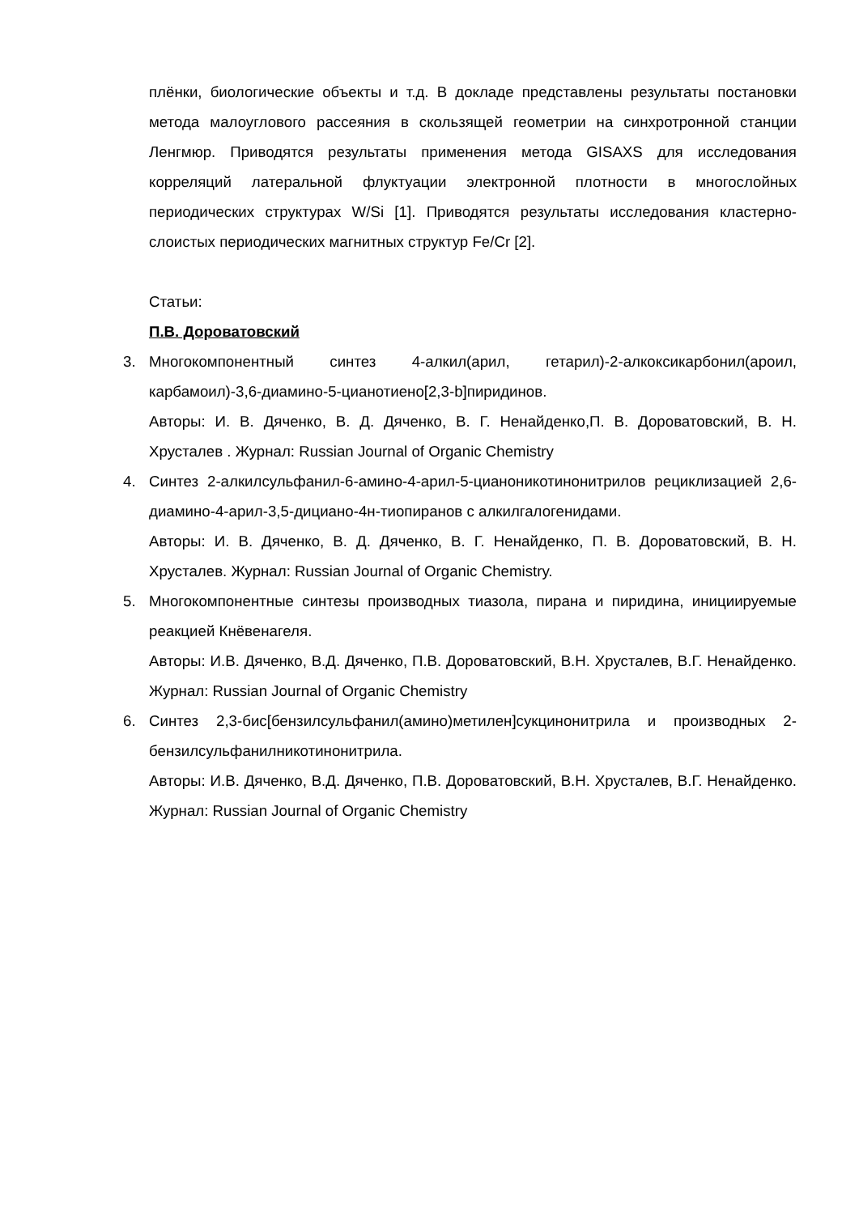плёнки, биологические объекты и т.д. В докладе представлены результаты постановки метода малоуглового рассеяния в скользящей геометрии на синхротронной станции Ленгмюр. Приводятся результаты применения метода GISAXS для исследования корреляций латеральной флуктуации электронной плотности в многослойных периодических структурах W/Si [1]. Приводятся результаты исследования кластерно-слоистых периодических магнитных структур Fe/Cr [2].
Статьи:
П.В. Дороватовский
3. Многокомпонентный синтез 4-алкил(арил, гетарил)-2-алкоксикарбонил(ароил, карбамоил)-3,6-диамино-5-цианотиено[2,3-b]пиридинов.
Авторы: И. В. Дяченко, В. Д. Дяченко, В. Г. Ненайденко,П. В. Дороватовский, В. Н. Хрусталев . Журнал: Russian Journal of Organic Chemistry
4. Синтез 2-алкилсульфанил-6-амино-4-арил-5-цианоникотинонитрилов рециклизацией 2,6-диамино-4-арил-3,5-дициано-4н-тиопиранов с алкилгалогенидами.
Авторы: И. В. Дяченко, В. Д. Дяченко, В. Г. Ненайденко, П. В. Дороватовский, В. Н. Хрусталев. Журнал: Russian Journal of Organic Chemistry.
5. Многокомпонентные синтезы производных тиазола, пирана и пиридина, инициируемые реакцией Кнёвенагеля.
Авторы: И.В. Дяченко, В.Д. Дяченко, П.В. Дороватовский, В.Н. Хрусталев, В.Г. Ненайденко. Журнал: Russian Journal of Organic Chemistry
6. Синтез 2,3-бис[бензилсульфанил(амино)метилен]сукцинонитрила и производных 2-бензилсульфанилникотинонитрила.
Авторы: И.В. Дяченко, В.Д. Дяченко, П.В. Дороватовский, В.Н. Хрусталев, В.Г. Ненайденко. Журнал: Russian Journal of Organic Chemistry